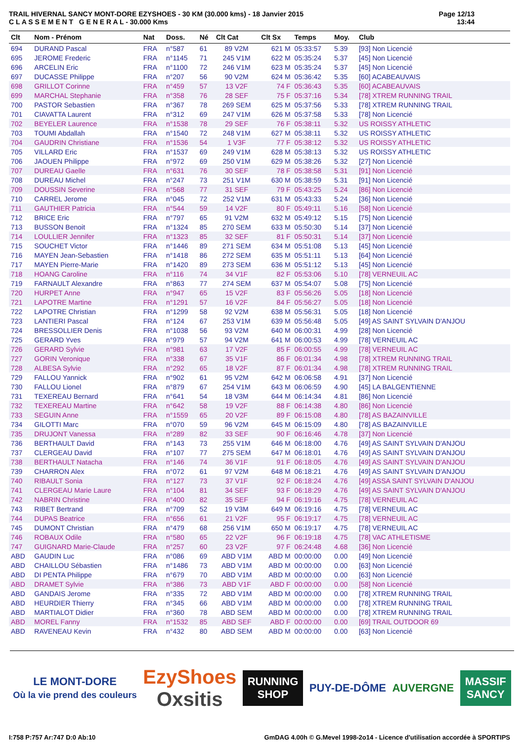TRAIL HIVERNAL SANCY MONT-DORE EZYSHOES - 30 KM (30.000 kms) - 18 Janvier 2015
C L A S S E M E N T G E N E R A L - 30.000 Kms
Page 12/13
13:44
| Clt | Nom - Prénom | Nat | Doss. | Né | Clt Cat | Clt Sx | Temps | Moy. | Club |
| --- | --- | --- | --- | --- | --- | --- | --- | --- | --- |
| 694 | DURAND Pascal | FRA | n°587 | 61 | 89 V2M | 621 M | 05:33:57 | 5.39 | [93] Non Licencié |
| 695 | JEROME Frederic | FRA | n°1145 | 71 | 245 V1M | 622 M | 05:35:24 | 5.37 | [45] Non Licencié |
| 696 | ARCELIN Eric | FRA | n°1100 | 72 | 246 V1M | 623 M | 05:35:24 | 5.37 | [45] Non Licencié |
| 697 | DUCASSE Philippe | FRA | n°207 | 56 | 90 V2M | 624 M | 05:36:42 | 5.35 | [60] ACABEAUVAIS |
| 698 | GRILLOT Corinne | FRA | n°459 | 57 | 13 V2F | 74 F | 05:36:43 | 5.35 | [60] ACABEAUVAIS |
| 699 | MARCHAL Stephanie | FRA | n°358 | 76 | 28 SEF | 75 F | 05:37:16 | 5.34 | [78] XTREM RUNNING TRAIL |
| 700 | PASTOR Sebastien | FRA | n°367 | 78 | 269 SEM | 625 M | 05:37:56 | 5.33 | [78] XTREM RUNNING TRAIL |
| 701 | CIAVATTA Laurent | FRA | n°312 | 69 | 247 V1M | 626 M | 05:37:58 | 5.33 | [78] Non Licencié |
| 702 | BEYELER Laurence | FRA | n°1538 | 78 | 29 SEF | 76 F | 05:38:11 | 5.32 | US ROISSY ATHLETIC |
| 703 | TOUMI Abdallah | FRA | n°1540 | 72 | 248 V1M | 627 M | 05:38:11 | 5.32 | US ROISSY ATHLETIC |
| 704 | GAUDRIN Christiane | FRA | n°1536 | 54 | 1 V3F | 77 F | 05:38:12 | 5.32 | US ROISSY ATHLETIC |
| 705 | VILLARD Eric | FRA | n°1537 | 69 | 249 V1M | 628 M | 05:38:13 | 5.32 | US ROISSY ATHLETIC |
| 706 | JAOUEN Philippe | FRA | n°972 | 69 | 250 V1M | 629 M | 05:38:26 | 5.32 | [27] Non Licencié |
| 707 | DUREAU Gaelle | FRA | n°631 | 76 | 30 SEF | 78 F | 05:38:58 | 5.31 | [91] Non Licencié |
| 708 | DUREAU Michel | FRA | n°247 | 73 | 251 V1M | 630 M | 05:38:59 | 5.31 | [91] Non Licencié |
| 709 | DOUSSIN Severine | FRA | n°568 | 77 | 31 SEF | 79 F | 05:43:25 | 5.24 | [86] Non Licencié |
| 710 | CARREL Jerome | FRA | n°045 | 72 | 252 V1M | 631 M | 05:43:33 | 5.24 | [36] Non Licencié |
| 711 | GAUTHIER Patricia | FRA | n°544 | 59 | 14 V2F | 80 F | 05:49:11 | 5.16 | [58] Non Licencié |
| 712 | BRICE Eric | FRA | n°797 | 65 | 91 V2M | 632 M | 05:49:12 | 5.15 | [75] Non Licencié |
| 713 | BUSSON Benoit | FRA | n°1324 | 85 | 270 SEM | 633 M | 05:50:30 | 5.14 | [37] Non Licencié |
| 714 | LOULLIER Jennifer | FRA | n°1323 | 85 | 32 SEF | 81 F | 05:50:31 | 5.14 | [37] Non Licencié |
| 715 | SOUCHET Victor | FRA | n°1446 | 89 | 271 SEM | 634 M | 05:51:08 | 5.13 | [45] Non Licencié |
| 716 | MAYEN Jean-Sebastien | FRA | n°1418 | 86 | 272 SEM | 635 M | 05:51:11 | 5.13 | [64] Non Licencié |
| 717 | MAYEN Pierre-Marie | FRA | n°1420 | 89 | 273 SEM | 636 M | 05:51:12 | 5.13 | [45] Non Licencié |
| 718 | HOANG Caroline | FRA | n°116 | 74 | 34 V1F | 82 F | 05:53:06 | 5.10 | [78] VERNEUIL AC |
| 719 | FARNAULT Alexandre | FRA | n°863 | 77 | 274 SEM | 637 M | 05:54:07 | 5.08 | [75] Non Licencié |
| 720 | HURPET Anne | FRA | n°947 | 65 | 15 V2F | 83 F | 05:56:26 | 5.05 | [18] Non Licencié |
| 721 | LAPOTRE Martine | FRA | n°1291 | 57 | 16 V2F | 84 F | 05:56:27 | 5.05 | [18] Non Licencié |
| 722 | LAPOTRE Christian | FRA | n°1299 | 58 | 92 V2M | 638 M | 05:56:31 | 5.05 | [18] Non Licencié |
| 723 | LANTIERI Pascal | FRA | n°124 | 67 | 253 V1M | 639 M | 05:56:48 | 5.05 | [49] AS SAINT SYLVAIN D'ANJOU |
| 724 | BRESSOLLIER Denis | FRA | n°1038 | 56 | 93 V2M | 640 M | 06:00:31 | 4.99 | [28] Non Licencié |
| 725 | GERARD Yves | FRA | n°979 | 57 | 94 V2M | 641 M | 06:00:53 | 4.99 | [78] VERNEUIL AC |
| 726 | GERARD Sylvie | FRA | n°981 | 63 | 17 V2F | 85 F | 06:00:55 | 4.99 | [78] VERNEUIL AC |
| 727 | GORIN Veronique | FRA | n°338 | 67 | 35 V1F | 86 F | 06:01:34 | 4.98 | [78] XTREM RUNNING TRAIL |
| 728 | ALBESA Sylvie | FRA | n°292 | 65 | 18 V2F | 87 F | 06:01:34 | 4.98 | [78] XTREM RUNNING TRAIL |
| 729 | FALLOU Yannick | FRA | n°902 | 61 | 95 V2M | 642 M | 06:06:58 | 4.91 | [37] Non Licencié |
| 730 | FALLOU Lionel | FRA | n°879 | 67 | 254 V1M | 643 M | 06:06:59 | 4.90 | [45] LA BALGENTIENNE |
| 731 | TEXEREAU Bernard | FRA | n°641 | 54 | 18 V3M | 644 M | 06:14:34 | 4.81 | [86] Non Licencié |
| 732 | TEXEREAU Martine | FRA | n°642 | 58 | 19 V2F | 88 F | 06:14:38 | 4.80 | [86] Non Licencié |
| 733 | SEGUIN Anne | FRA | n°1559 | 65 | 20 V2F | 89 F | 06:15:08 | 4.80 | [78] AS BAZAINVILLE |
| 734 | GILOTTI Marc | FRA | n°070 | 59 | 96 V2M | 645 M | 06:15:09 | 4.80 | [78] AS BAZAINVILLE |
| 735 | DRUJONT Vanessa | FRA | n°289 | 82 | 33 SEF | 90 F | 06:16:46 | 4.78 | [37] Non Licencié |
| 736 | BERTHAULT David | FRA | n°143 | 73 | 255 V1M | 646 M | 06:18:00 | 4.76 | [49] AS SAINT SYLVAIN D'ANJOU |
| 737 | CLERGEAU David | FRA | n°107 | 77 | 275 SEM | 647 M | 06:18:01 | 4.76 | [49] AS SAINT SYLVAIN D'ANJOU |
| 738 | BERTHAULT Natacha | FRA | n°146 | 74 | 36 V1F | 91 F | 06:18:05 | 4.76 | [49] AS SAINT SYLVAIN D'ANJOU |
| 739 | CHARRON Alex | FRA | n°072 | 61 | 97 V2M | 648 M | 06:18:21 | 4.76 | [49] AS SAINT SYLVAIN D'ANJOU |
| 740 | RIBAULT Sonia | FRA | n°127 | 73 | 37 V1F | 92 F | 06:18:24 | 4.76 | [49] ASSA SAINT SYLVAIN D'ANJOU |
| 741 | CLERGEAU Marie Laure | FRA | n°104 | 81 | 34 SEF | 93 F | 06:18:29 | 4.76 | [49] AS SAINT SYLVAIN D'ANJOU |
| 742 | NABRIN Christine | FRA | n°400 | 82 | 35 SEF | 94 F | 06:19:16 | 4.75 | [78] VERNEUIL AC |
| 743 | RIBET Bertrand | FRA | n°709 | 52 | 19 V3M | 649 M | 06:19:16 | 4.75 | [78] VERNEUIL AC |
| 744 | DUPAS Beatrice | FRA | n°656 | 61 | 21 V2F | 95 F | 06:19:17 | 4.75 | [78] VERNEUIL AC |
| 745 | DUMONT Christian | FRA | n°479 | 68 | 256 V1M | 650 M | 06:19:17 | 4.75 | [78] VERNEUIL AC |
| 746 | ROBAUX Odile | FRA | n°580 | 65 | 22 V2F | 96 F | 06:19:18 | 4.75 | [78] VAC ATHLETISME |
| 747 | GUIGNARD Marie-Claude | FRA | n°257 | 60 | 23 V2F | 97 F | 06:24:48 | 4.68 | [36] Non Licencié |
| ABD | GAUDIN Luc | FRA | n°086 | 69 | ABD V1M | ABD M | 00:00:00 | 0.00 | [49] Non Licencié |
| ABD | CHAILLOU Sébastien | FRA | n°1486 | 73 | ABD V1M | ABD M | 00:00:00 | 0.00 | [63] Non Licencié |
| ABD | DI PENTA Philippe | FRA | n°679 | 70 | ABD V1M | ABD M | 00:00:00 | 0.00 | [63] Non Licencié |
| ABD | DRAMET Sylvie | FRA | n°386 | 73 | ABD V1F | ABD F | 00:00:00 | 0.00 | [58] Non Licencié |
| ABD | GANDAIS Jerome | FRA | n°335 | 72 | ABD V1M | ABD M | 00:00:00 | 0.00 | [78] XTREM RUNNING TRAIL |
| ABD | HEURDIER Thierry | FRA | n°345 | 66 | ABD V1M | ABD M | 00:00:00 | 0.00 | [78] XTREM RUNNING TRAIL |
| ABD | MARTIALOT Didier | FRA | n°360 | 78 | ABD SEM | ABD M | 00:00:00 | 0.00 | [78] XTREM RUNNING TRAIL |
| ABD | MOREL Fanny | FRA | n°1532 | 85 | ABD SEF | ABD F | 00:00:00 | 0.00 | [69] TRAIL OUTDOOR 69 |
| ABD | RAVENEAU Kevin | FRA | n°432 | 80 | ABD SEM | ABD M | 00:00:00 | 0.00 | [63] Non Licencié |
LE MONT-DORE
Où la vie prend des couleurs
EzyShoes
Oxsitis
RUNNING
SHOP
PUY-DE-DÔME AUVERGNE
MASSIF
SANCY
I:758 P:757 Ar:747 D:0 Ab:10 GmDAG 4.00h © G.Mevel 1998-2o14 - Licence d'utilisation accordée à SPORTIPS